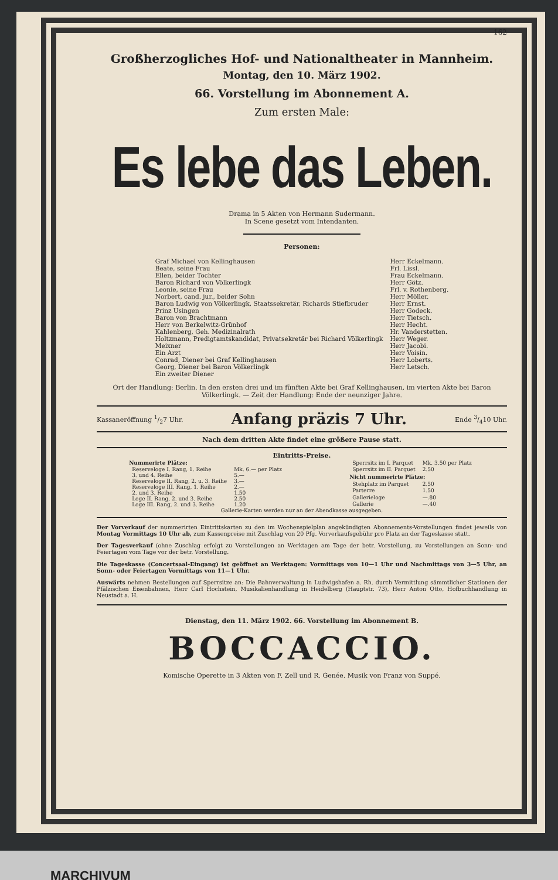162
Großherzogliches Hof- und Nationaltheater in Mannheim.
Montag, den 10. März 1902.
66. Vorstellung im Abonnement A.
Zum ersten Male:
Es lebe das Leben.
Drama in 5 Akten von Hermann Sudermann.
In Scene gesetzt vom Intendanten.
Personen:
| Graf Michael von Kellinghausen | Herr Eckelmann. |
| Beate, seine Frau | Frl. Lissl. |
| Ellen, beider Tochter | Frau Eckelmann. |
| Baron Richard von Völkerlingk | Herr Götz. |
| Leonie, seine Frau | Frl. v. Rothenberg. |
| Norbert, cand. jur., beider Sohn | Herr Möller. |
| Baron Ludwig von Völkerlingk, Staatssekretär, Richards Stiefbruder | Herr Ernst. |
| Prinz Usingen | Herr Godeck. |
| Baron von Brachtmann | Herr Tietsch. |
| Herr von Berkelwitz-Grünhof | Herr Hecht. |
| Kahlenberg, Geh. Medizinalrath | Hr. Vanderstetten. |
| Holtzmann, Predigtamtskandidat, Privatsekretär bei Richard Völkerlingk | Herr Weger. |
| Meixner | Herr Jacobi. |
| Ein Arzt | Herr Voisin. |
| Conrad, Diener bei Graf Kellinghausen | Herr Loberts. |
| Georg, Diener bei Baron Völkerlingk | Herr Letsch. |
| Ein zweiter Diener | |
Ort der Handlung: Berlin. In den ersten drei und im fünften Akte bei Graf Kellinghausen, im vierten Akte bei Baron Völkerlingk. — Zeit der Handlung: Ende der neunziger Jahre.
Kassaneröffnung 1/27 Uhr. Anfang präzis 7 Uhr. Ende 3/410 Uhr.
Nach dem dritten Akte findet eine größere Pause statt.
Eintritts-Preise.
| Nummerirte Plätze: | |
| --- | --- |
| Reserveloge I. Rang, 1. Reihe | Mk. 6.— per Platz |
| 3. und 4. Reihe | 5.— |
| Reserveloge II. Rang, 2. u. 3. Reihe | 3.— |
| Reserveloge III. Rang, 1. Reihe | 2.— |
| 2. und 3. Reihe | 1.50 |
| Loge II. Rang, 2. und 3. Reihe | 2.50 |
| Loge III. Rang, 2. und 3. Reihe | 1.20 |
| Sperrsitz im I. Parquet | Mk. 3.50 per Platz |
| Sperrsitz im II. Parquet | 2.50 |
| Nicht nummerirte Plätze: | |
| Stehplatz im Parquet | 2.50 |
| Parterre | 1.50 |
| Gallerieloge | —.80 |
| Gallerie | —.40 |
Gallerie-Karten werden nur an der Abendkasse ausgegeben.
Der Vorverkauf der nummerirten Eintrittskarten zu den im Wochenspielplan angekündigten Abonnements-Vorstellungen findet jeweils von Montag Vormittags 10 Uhr ab, zum Kassenpreise mit Zuschlag von 20 Pfg. Vorverkaufsgebühr pro Platz an der Tageskasse statt.
Der Tagesverkauf (ohne Zuschlag erfolgt zu Vorstellungen an Werktagen am Tage der betr. Vorstellung, zu Vorstellungen an Sonn- und Feiertagen vom Tage vor der betr. Vorstellung.
Die Tageskasse (Concertsaal-Eingang) ist geöffnet an Werktagen: Vormittags von 10—1 Uhr und Nachmittags von 3—5 Uhr, an Sonn- oder Feiertagen Vormittags von 11—1 Uhr.
Auswärts nehmen Bestellungen auf Sperrsitze an: Die Bahnverwaltung in Ludwigshafen a. Rh. durch Vermittlung sämmtlicher Stationen der Pfälzischen Eisenbahnen, Herr Carl Hochstein, Musikalienhandlung in Heidelberg (Hauptstr. 73), Herr Anton Otto, Hofbuchhandlung in Neustadt a. H.
Dienstag, den 11. März 1902. 66. Vorstellung im Abonnement B.
BOCCACCIO.
Komische Operette in 3 Akten von F. Zell und R. Genée. Musik von Franz von Suppé.
MARCHIVUM